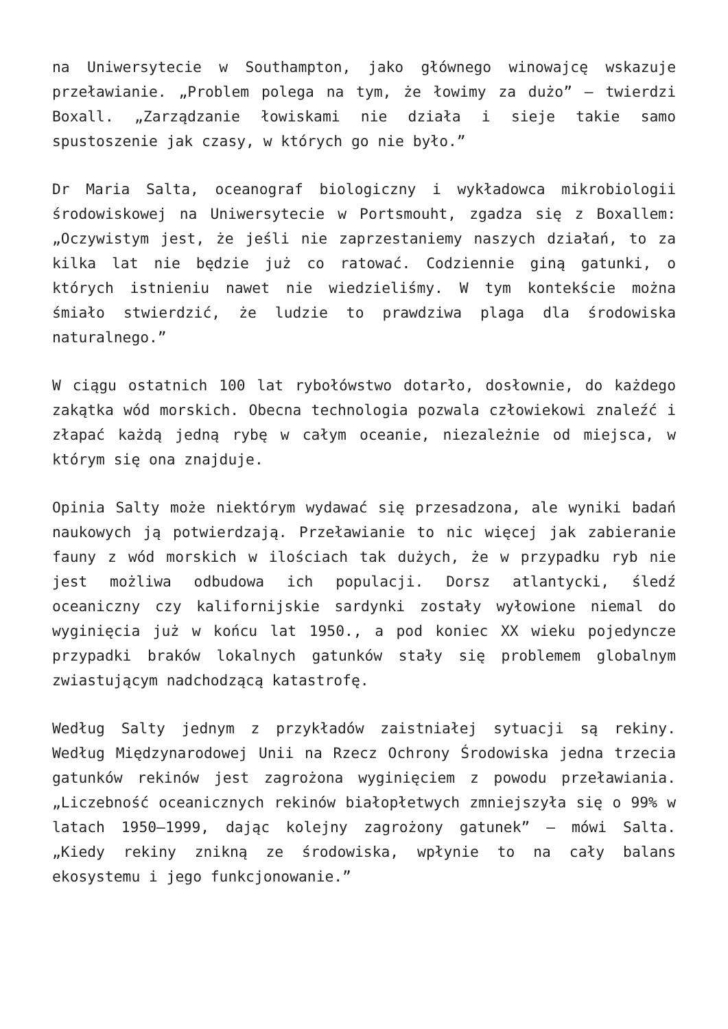na Uniwersytecie w Southampton, jako głównego winowajcę wskazuje przeławianie. „Problem polega na tym, że łowimy za dużo” – twierdzi Boxall. „Zarządzanie łowiskami nie działa i sieje takie samo spustoszenie jak czasy, w których go nie było.”
Dr Maria Salta, oceanograf biologiczny i wykładowca mikrobiologii środowiskowej na Uniwersytecie w Portsmouht, zgadza się z Boxallem: „Oczywistym jest, że jeśli nie zaprzestaniemy naszych działań, to za kilka lat nie będzie już co ratować. Codziennie giną gatunki, o których istnieniu nawet nie wiedzieliśmy. W tym kontekście można śmiało stwierdzić, że ludzie to prawdziwa plaga dla środowiska naturalnego.”
W ciągu ostatnich 100 lat rybołówstwo dotarło, dosłownie, do każdego zakątka wód morskich. Obecna technologia pozwala człowiekowi znaleźć i złapać każdą jedną rybę w całym oceanie, niezależnie od miejsca, w którym się ona znajduje.
Opinia Salty może niektórym wydawać się przesadzona, ale wyniki badań naukowych ją potwierdzają. Przeławianie to nic więcej jak zabieranie fauny z wód morskich w ilościach tak dużych, że w przypadku ryb nie jest możliwa odbudowa ich populacji. Dorsz atlantycki, śledź oceaniczny czy kalifornijskie sardynki zostały wyłowione niemal do wyginięcia już w końcu lat 1950., a pod koniec XX wieku pojedyncze przypadki braków lokalnych gatunków stały się problemem globalnym zwiastującym nadchodzącą katastrofę.
Według Salty jednym z przykładów zaistniałej sytuacji są rekiny. Według Międzynarodowej Unii na Rzecz Ochrony Środowiska jedna trzecia gatunków rekinów jest zagrożona wyginięciem z powodu przeławiania. „Liczebność oceanicznych rekinów białopłetwych zmniejszyła się o 99% w latach 1950–1999, dając kolejny zagrożony gatunek” – mówi Salta. „Kiedy rekiny znikną ze środowiska, wpłynie to na cały balans ekosystemu i jego funkcjonowanie.”